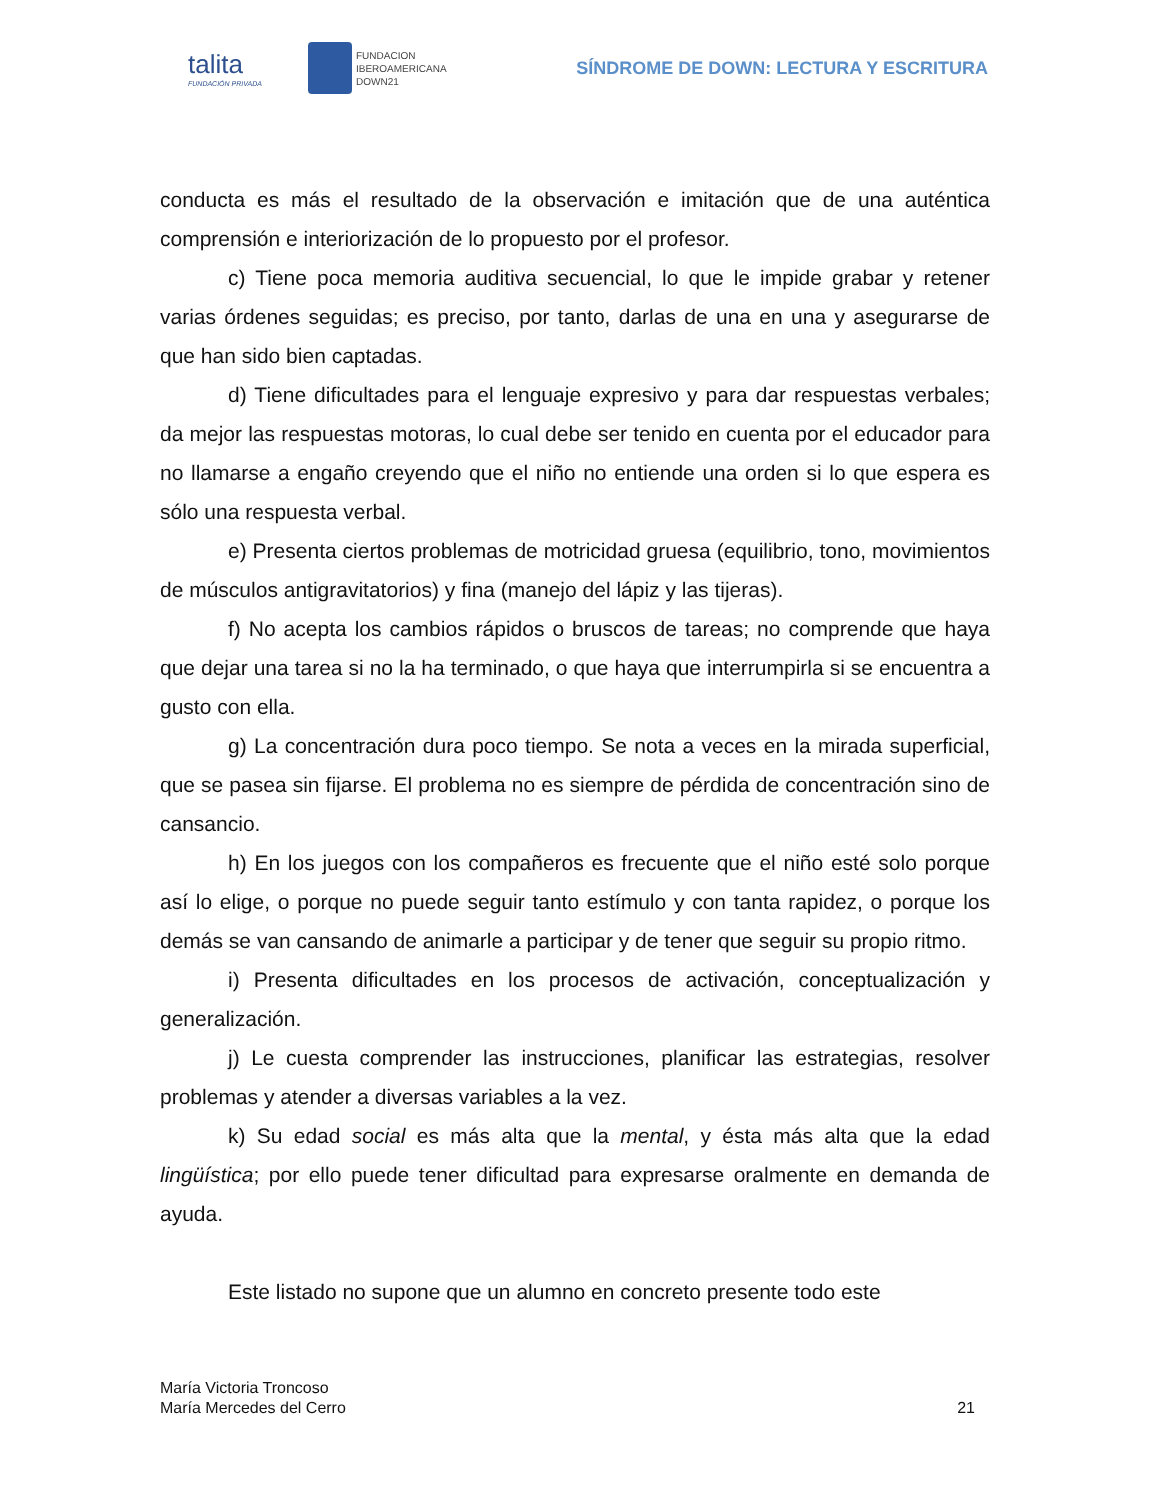talita
FUNDACIÓN PRIVADA
FUNDACION
IBEROAMERICANA
DOWN21
SÍNDROME DE DOWN: LECTURA Y ESCRITURA
conducta es más el resultado de la observación e imitación que de una auténtica comprensión e interiorización de lo propuesto por el profesor.
c) Tiene poca memoria auditiva secuencial, lo que le impide grabar y retener varias órdenes seguidas; es preciso, por tanto, darlas de una en una y asegurarse de que han sido bien captadas.
d) Tiene dificultades para el lenguaje expresivo y para dar respuestas verbales; da mejor las respuestas motoras, lo cual debe ser tenido en cuenta por el educador para no llamarse a engaño creyendo que el niño no entiende una orden si lo que espera es sólo una respuesta verbal.
e) Presenta ciertos problemas de motricidad gruesa (equilibrio, tono, movimientos de músculos antigravitatorios) y fina (manejo del lápiz y las tijeras).
f) No acepta los cambios rápidos o bruscos de tareas; no comprende que haya que dejar una tarea si no la ha terminado, o que haya que interrumpirla si se encuentra a gusto con ella.
g) La concentración dura poco tiempo. Se nota a veces en la mirada superficial, que se pasea sin fijarse. El problema no es siempre de pérdida de concentración sino de cansancio.
h) En los juegos con los compañeros es frecuente que el niño esté solo porque así lo elige, o porque no puede seguir tanto estímulo y con tanta rapidez, o porque los demás se van cansando de animarle a participar y de tener que seguir su propio ritmo.
i) Presenta dificultades en los procesos de activación, conceptualización y generalización.
j) Le cuesta comprender las instrucciones, planificar las estrategias, resolver problemas y atender a diversas variables a la vez.
k) Su edad social es más alta que la mental, y ésta más alta que la edad lingüística; por ello puede tener dificultad para expresarse oralmente en demanda de ayuda.
Este listado no supone que un alumno en concreto presente todo este
María Victoria Troncoso
María Mercedes del Cerro
21